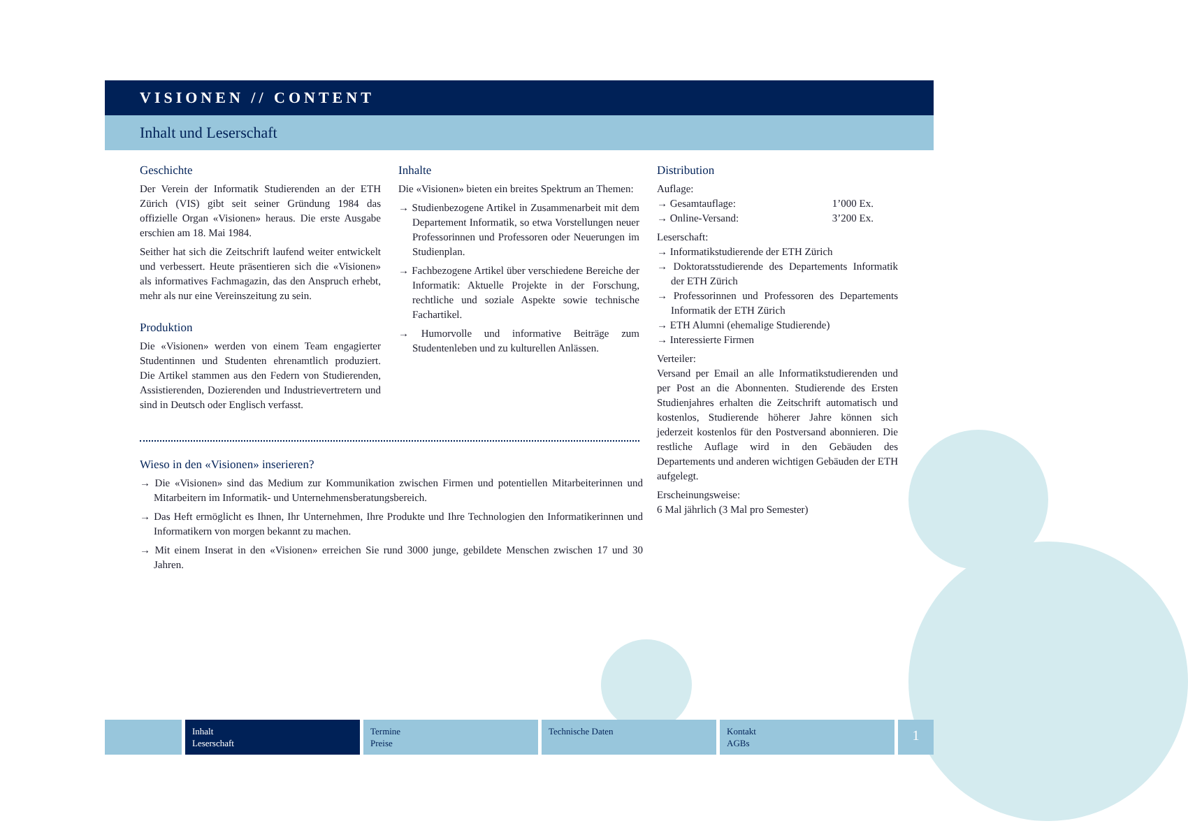VISIONEN // CONTENT
Inhalt und Leserschaft
Geschichte
Der Verein der Informatik Studierenden an der ETH Zürich (VIS) gibt seit seiner Gründung 1984 das offizielle Organ «Visionen» heraus. Die erste Ausgabe erschien am 18. Mai 1984.
Seither hat sich die Zeitschrift laufend weiter entwickelt und verbessert. Heute präsentieren sich die «Visionen» als informatives Fachmagazin, das den Anspruch erhebt, mehr als nur eine Vereinszeitung zu sein.
Produktion
Die «Visionen» werden von einem Team engagierter Studentinnen und Studenten ehrenamtlich produziert. Die Artikel stammen aus den Federn von Studierenden, Assistierenden, Dozierenden und Industrievertretern und sind in Deutsch oder Englisch verfasst.
Wieso in den «Visionen» inserieren?
→ Die «Visionen» sind das Medium zur Kommunikation zwischen Firmen und potentiellen Mitarbeiterinnen und Mitarbeitern im Informatik- und Unternehmensberatungsbereich.
→ Das Heft ermöglicht es Ihnen, Ihr Unternehmen, Ihre Produkte und Ihre Technologien den Informatikerinnen und Informatikern von morgen bekannt zu machen.
→ Mit einem Inserat in den «Visionen» erreichen Sie rund 3000 junge, gebildete Menschen zwischen 17 und 30 Jahren.
Inhalte
Die «Visionen» bieten ein breites Spektrum an Themen:
→ Studienbezogene Artikel in Zusammenarbeit mit dem Departement Informatik, so etwa Vorstellungen neuer Professorinnen und Professoren oder Neuerungen im Studienplan.
→ Fachbezogene Artikel über verschiedene Bereiche der Informatik: Aktuelle Projekte in der Forschung, rechtliche und soziale Aspekte sowie technische Fachartikel.
→ Humorvolle und informative Beiträge zum Studentenleben und zu kulturellen Anlässen.
Distribution
Auflage:
→ Gesamtauflage: 1’000 Ex.
→ Online-Versand: 3’200 Ex.
Leserschaft:
→ Informatikstudierende der ETH Zürich
→ Doktoratsstudierende des Departements Informatik der ETH Zürich
→ Professorinnen und Professoren des Departements Informatik der ETH Zürich
→ ETH Alumni (ehemalige Studierende)
→ Interessierte Firmen
Verteiler:
Versand per Email an alle Informatikstudierenden und per Post an die Abonnenten. Studierende des Ersten Studienjahres erhalten die Zeitschrift automatisch und kostenlos, Studierende höherer Jahre können sich jederzeit kostenlos für den Postversand abonnieren. Die restliche Auflage wird in den Gebäuden des Departements und anderen wichtigen Gebäuden der ETH aufgelegt.
Erscheinungsweise:
6 Mal jährlich (3 Mal pro Semester)
Inhalt
Leserschaft
Termine
Preise
Technische Daten Kontakt
AGBs
1